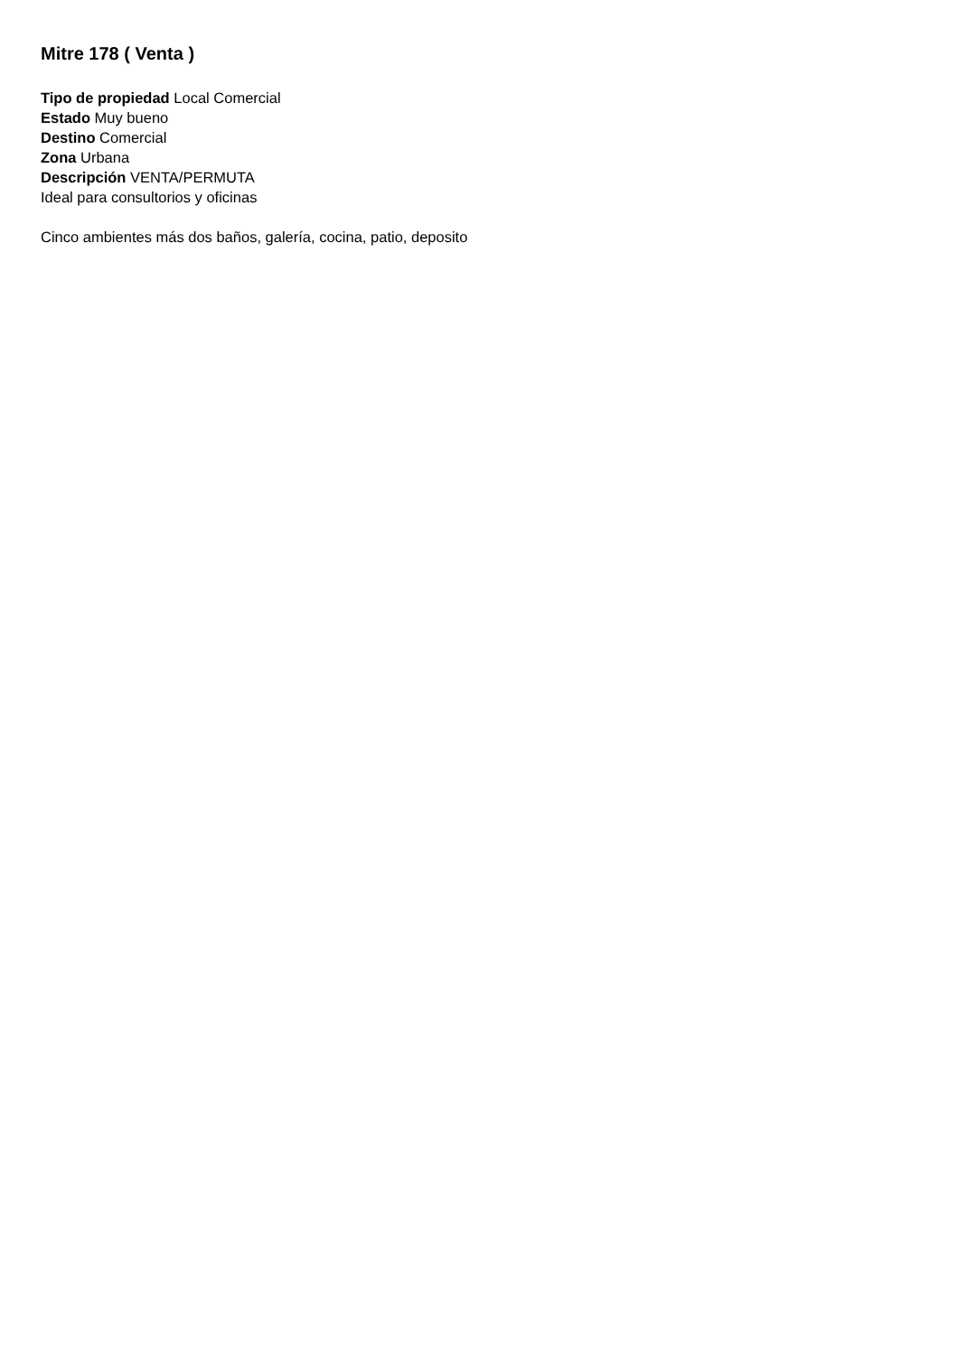Mitre 178 ( Venta )
Tipo de propiedad Local Comercial
Estado Muy bueno
Destino Comercial
Zona Urbana
Descripción VENTA/PERMUTA
Ideal para consultorios y oficinas
Cinco ambientes más dos baños, galería, cocina, patio, deposito